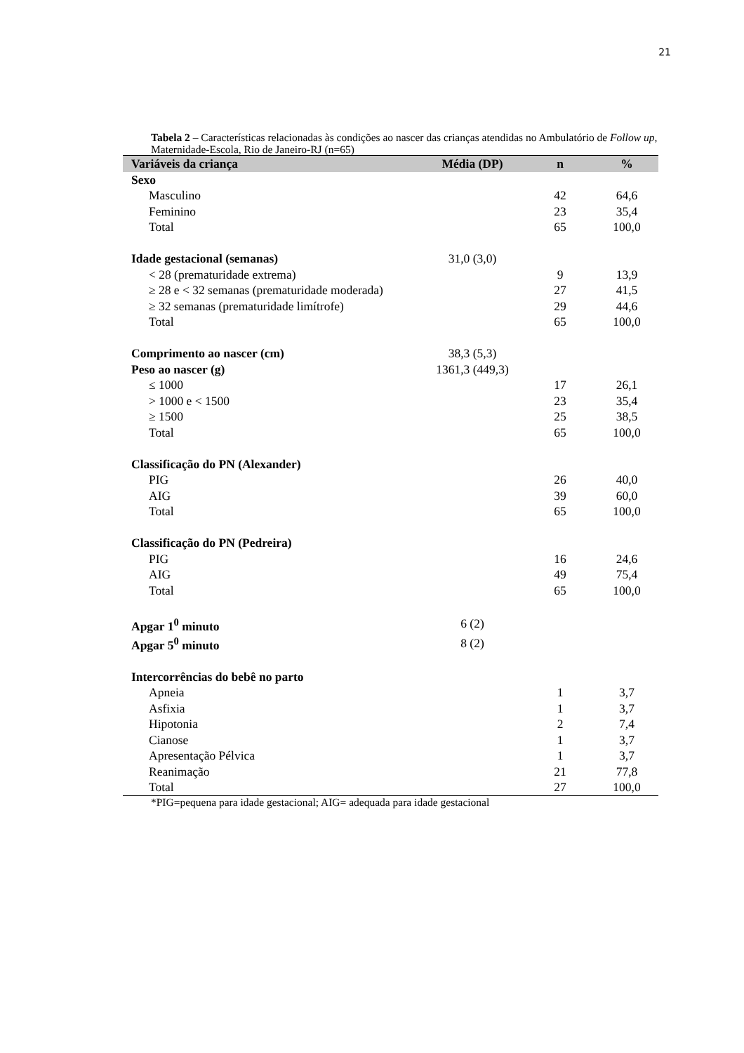21
Tabela 2 – Características relacionadas às condições ao nascer das crianças atendidas no Ambulatório de Follow up, Maternidade-Escola, Rio de Janeiro-RJ (n=65)
| Variáveis da criança | Média (DP) | n | % |
| --- | --- | --- | --- |
| Sexo | | | |
| Masculino | | 42 | 64,6 |
| Feminino | | 23 | 35,4 |
| Total | | 65 | 100,0 |
| Idade gestacional (semanas) | 31,0 (3,0) | | |
| < 28 (prematuridade extrema) | | 9 | 13,9 |
| ≥ 28 e < 32 semanas (prematuridade moderada) | | 27 | 41,5 |
| ≥ 32 semanas (prematuridade limítrofe) | | 29 | 44,6 |
| Total | | 65 | 100,0 |
| Comprimento ao nascer (cm) | 38,3 (5,3) | | |
| Peso ao nascer (g) | 1361,3 (449,3) | | |
| ≤ 1000 | | 17 | 26,1 |
| > 1000 e < 1500 | | 23 | 35,4 |
| ≥ 1500 | | 25 | 38,5 |
| Total | | 65 | 100,0 |
| Classificação do PN (Alexander) | | | |
| PIG | | 26 | 40,0 |
| AIG | | 39 | 60,0 |
| Total | | 65 | 100,0 |
| Classificação do PN (Pedreira) | | | |
| PIG | | 16 | 24,6 |
| AIG | | 49 | 75,4 |
| Total | | 65 | 100,0 |
| Apgar 1<sup>0</sup> minuto | 6 (2) | | |
| Apgar 5<sup>0</sup> minuto | 8 (2) | | |
| Intercorrências do bebê no parto | | | |
| Apneia | | 1 | 3,7 |
| Asfixia | | 1 | 3,7 |
| Hipotonia | | 2 | 7,4 |
| Cianose | | 1 | 3,7 |
| Apresentação Pélvica | | 1 | 3,7 |
| Reanimação | | 21 | 77,8 |
| Total | | 27 | 100,0 |
*PIG=pequena para idade gestacional; AIG= adequada para idade gestacional